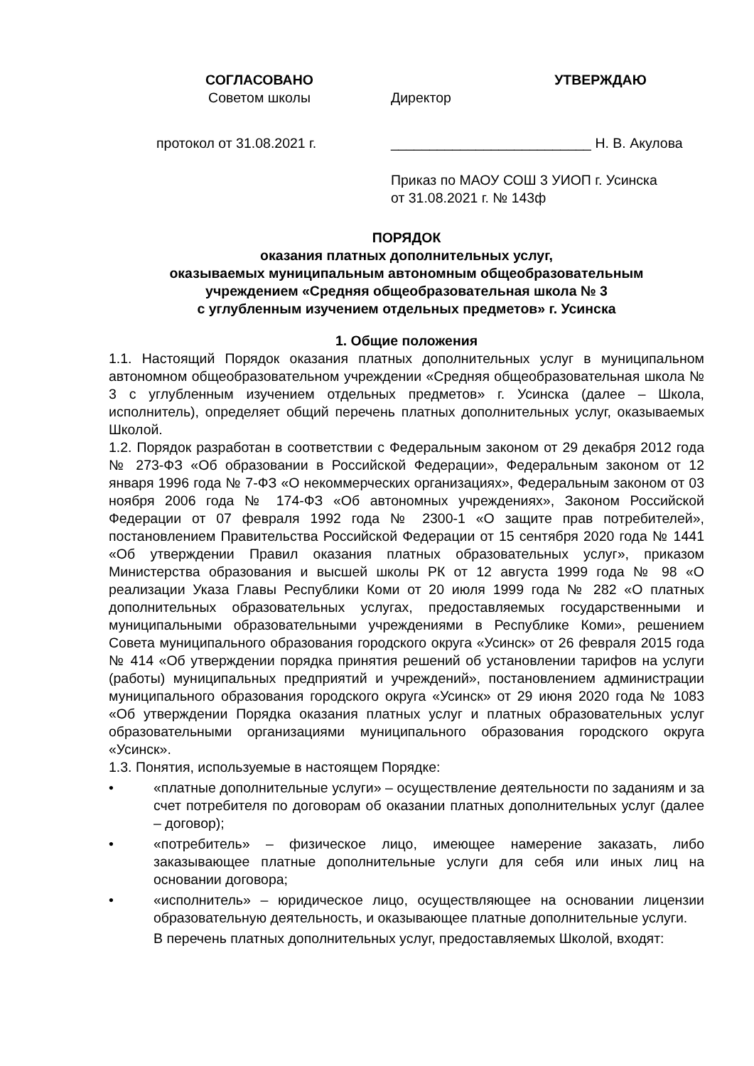СОГЛАСОВАНО
Советом школы
протокол от 31.08.2021 г.
УТВЕРЖДАЮ
Директор
__________________________ Н. В. Акулова
Приказ по МАОУ СОШ 3 УИОП г. Усинска
от 31.08.2021 г. № 143ф
ПОРЯДОК
оказания платных дополнительных услуг,
оказываемых муниципальным автономным общеобразовательным
учреждением «Средняя общеобразовательная школа № 3
с углубленным изучением отдельных предметов» г. Усинска
1. Общие положения
1.1. Настоящий Порядок оказания платных дополнительных услуг в муниципальном автономном общеобразовательном учреждении «Средняя общеобразовательная школа № 3 с углубленным изучением отдельных предметов» г. Усинска (далее – Школа, исполнитель), определяет общий перечень платных дополнительных услуг, оказываемых Школой.
1.2. Порядок разработан в соответствии с Федеральным законом от 29 декабря 2012 года № 273-ФЗ «Об образовании в Российской Федерации», Федеральным законом от 12 января 1996 года № 7-ФЗ «О некоммерческих организациях», Федеральным законом от 03 ноября 2006 года № 174-ФЗ «Об автономных учреждениях», Законом Российской Федерации от 07 февраля 1992 года № 2300-1 «О защите прав потребителей», постановлением Правительства Российской Федерации от 15 сентября 2020 года № 1441 «Об утверждении Правил оказания платных образовательных услуг», приказом Министерства образования и высшей школы РК от 12 августа 1999 года № 98 «О реализации Указа Главы Республики Коми от 20 июля 1999 года № 282 «О платных дополнительных образовательных услугах, предоставляемых государственными и муниципальными образовательными учреждениями в Республике Коми», решением Совета муниципального образования городского округа «Усинск» от 26 февраля 2015 года № 414 «Об утверждении порядка принятия решений об установлении тарифов на услуги (работы) муниципальных предприятий и учреждений», постановлением администрации муниципального образования городского округа «Усинск» от 29 июня 2020 года № 1083 «Об утверждении Порядка оказания платных услуг и платных образовательных услуг образовательными организациями муниципального образования городского округа «Усинск».
1.3. Понятия, используемые в настоящем Порядке:
• «платные дополнительные услуги» – осуществление деятельности по заданиям и за счет потребителя по договорам об оказании платных дополнительных услуг (далее – договор);
• «потребитель» – физическое лицо, имеющее намерение заказать, либо заказывающее платные дополнительные услуги для себя или иных лиц на основании договора;
• «исполнитель» – юридическое лицо, осуществляющее на основании лицензии образовательную деятельность, и оказывающее платные дополнительные услуги.
В перечень платных дополнительных услуг, предоставляемых Школой, входят: